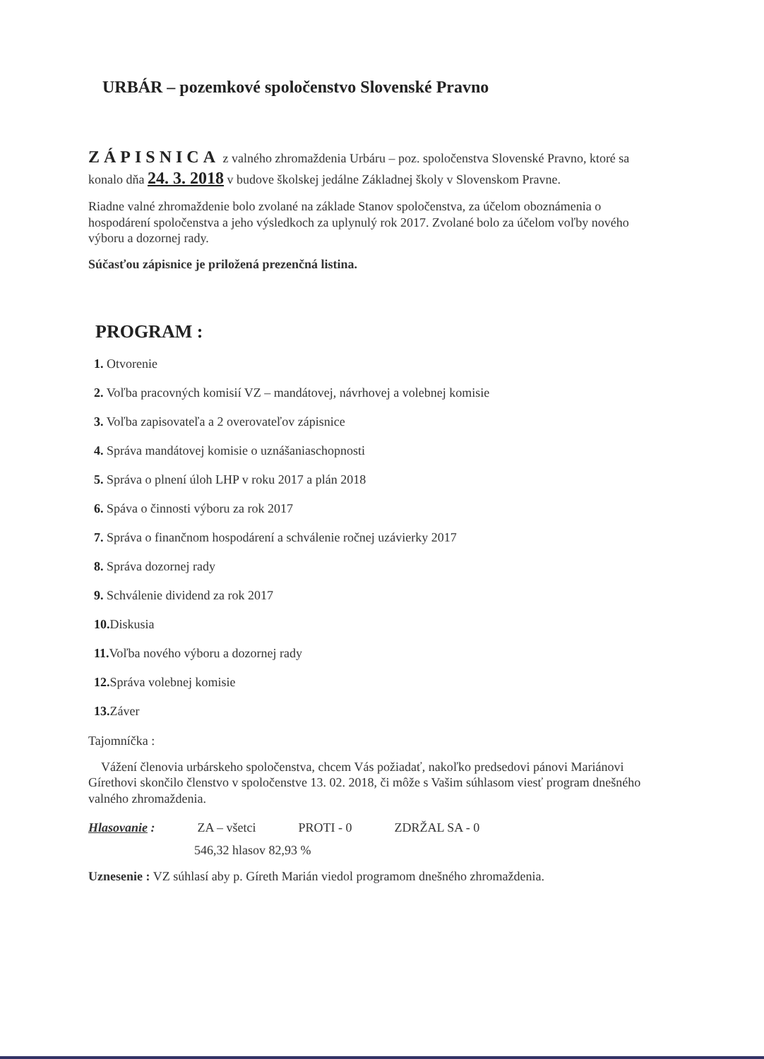URBÁR – pozemkové spoločenstvo Slovenské Pravno
ZÁPISNICA z valného zhromaždenia Urbáru – poz. spoločenstva Slovenské Pravno, ktoré sa konalo dňa 24. 3. 2018 v budove školskej jedálne Základnej školy v Slovenskom Pravne.
Riadne valné zhromaždenie bolo zvolané na základe Stanov spoločenstva, za účelom oboznámenia o hospodárení spoločenstva a jeho výsledkoch za uplynulý rok 2017. Zvolané bolo za účelom voľby nového výboru a dozornej rady.
Súčasťou zápisnice je priložená prezenčná listina.
PROGRAM :
1. Otvorenie
2. Voľba pracovných komisií VZ – mandátovej, návrhovej a volebnej komisie
3. Voľba zapisovateľa a 2 overovateľov zápisnice
4. Správa mandátovej komisie o uznášaniaschopnosti
5. Správa o plnení úloh LHP v roku 2017 a plán 2018
6. Spáva o činnosti výboru za rok 2017
7. Správa o finančnom hospodárení a schválenie ročnej uzávierky 2017
8. Správa dozornej rady
9. Schválenie dividend za rok 2017
10. Diskusia
11. Voľba nového výboru a dozornej rady
12. Správa volebnej komisie
13. Záver
Tajomníčka :
Vážení členovia urbárskeho spoločenstva, chcem Vás požiadať, nakoľko predsedovi pánovi Mariánovi Gírethovi skončilo členstvo v spoločenstve 13. 02. 2018, či môže s Vašim súhlasom viesť program dnešného valného zhromaždenia.
Hlasovanie : ZA – všetci PROTI - 0 ZDRŽAL SA - 0
546,32 hlasov 82,93 %
Uznesenie : VZ súhlasí aby p. Gíreth Marián viedol programom dnešného zhromaždenia.